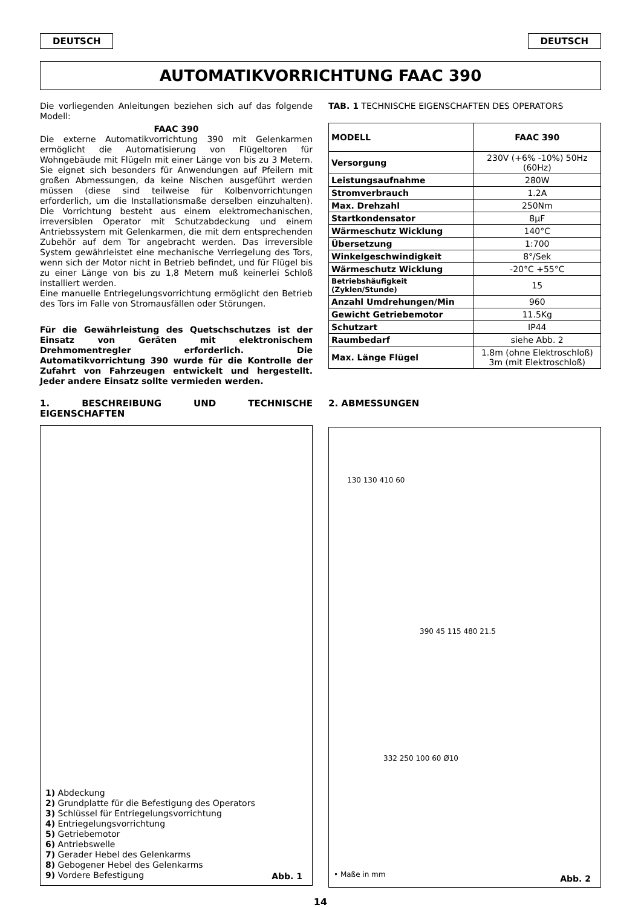DEUTSCH DEUTSCH
AUTOMATIKVORRICHTUNG FAAC 390
Die vorliegenden Anleitungen beziehen sich auf das folgende Modell:
FAAC 390
Die externe Automatikvorrichtung 390 mit Gelenkarmen ermöglicht die Automatisierung von Flügeltoren für Wohngebäude mit Flügeln mit einer Länge von bis zu 3 Metern. Sie eignet sich besonders für Anwendungen auf Pfeilern mit großen Abmessungen, da keine Nischen ausgeführt werden müssen (diese sind teilweise für Kolbenvorrichtungen erforderlich, um die Installationsmaße derselben einzuhalten). Die Vorrichtung besteht aus einem elektromechanischen, irreversiblen Operator mit Schutzabdeckung und einem Antriebssystem mit Gelenkarmen, die mit dem entsprechenden Zubehör auf dem Tor angebracht werden. Das irreversible System gewährleistet eine mechanische Verriegelung des Tors, wenn sich der Motor nicht in Betrieb befindet, und für Flügel bis zu einer Länge von bis zu 1,8 Metern muß keinerlei Schloß installiert werden.
Eine manuelle Entriegelungsvorrichtung ermöglicht den Betrieb des Tors im Falle von Stromausfällen oder Störungen.
Für die Gewährleistung des Quetschschutzes ist der Einsatz von Geräten mit elektronischem Drehmomentregler erforderlich. Die Automatikvorrichtung 390 wurde für die Kontrolle der Zufahrt von Fahrzeugen entwickelt und hergestellt. Jeder andere Einsatz sollte vermieden werden.
1. BESCHREIBUNG UND TECHNISCHE EIGENSCHAFTEN
1) Abdeckung
2) Grundplatte für die Befestigung des Operators
3) Schlüssel für Entriegelungsvorrichtung
4) Entriegelungsvorrichtung
5) Getriebemotor
6) Antriebswelle
7) Gerader Hebel des Gelenkarms
8) Gebogener Hebel des Gelenkarms
9) Vordere Befestigung
Abb. 1
TAB. 1 TECHNISCHE EIGENSCHAFTEN DES OPERATORS
| MODELL | FAAC 390 |
| Versorgung | 230V (+6% -10%) 50Hz (60Hz) |
| Leistungsaufnahme | 280W |
| Stromverbrauch | 1.2A |
| Max. Drehzahl | 250Nm |
| Startkondensator | 8µF |
| Wärmeschutz Wicklung | 140°C |
| Übersetzung | 1:700 |
| Winkelgeschwindigkeit | 8°/Sek |
| Wärmeschutz Wicklung | -20°C +55°C |
| Betriebshäufigkeit (Zyklen/Stunde) | 15 |
| Anzahl Umdrehungen/Min | 960 |
| Gewicht Getriebemotor | 11.5Kg |
| Schutzart | IP44 |
| Raumbedarf | siehe Abb. 2 |
| Max. Länge Flügel | 1.8m (ohne Elektroschloß) 3m (mit Elektroschloß) |
2. ABMESSUNGEN
130 130 410 60
390 45 115 480 21.5
332 250 100 60 Ø10
• Maße in mm Abb. 2
14